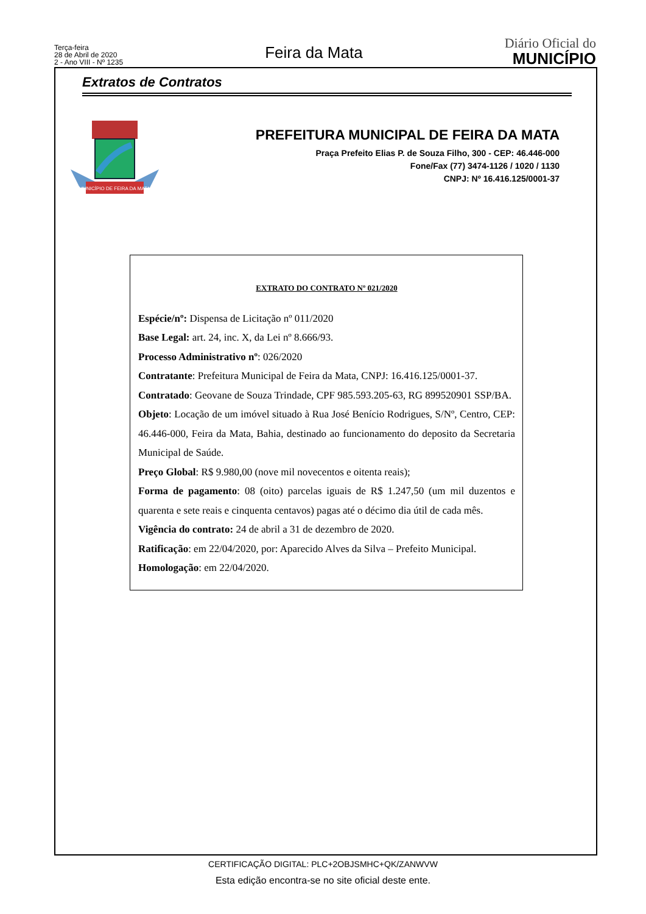Terça-feira
28 de Abril de 2020
2 - Ano VIII - Nº 1235
Feira da Mata
Diário Oficial do
MUNICÍPIO
Extratos de Contratos
MUNICÍPIO DE FEIRA DA MATA
PREFEITURA MUNICIPAL DE FEIRA DA MATA
Praça Prefeito Elias P. de Souza Filho, 300 - CEP: 46.446-000
Fone/Fax (77) 3474-1126 / 1020 / 1130
CNPJ: Nº 16.416.125/0001-37
EXTRATO DO CONTRATO Nº 021/2020
Espécie/nº: Dispensa de Licitação nº 011/2020
Base Legal: art. 24, inc. X, da Lei nº 8.666/93.
Processo Administrativo nº: 026/2020
Contratante: Prefeitura Municipal de Feira da Mata, CNPJ: 16.416.125/0001-37.
Contratado: Geovane de Souza Trindade, CPF 985.593.205-63, RG 899520901 SSP/BA.
Objeto: Locação de um imóvel situado à Rua José Benício Rodrigues, S/Nº, Centro, CEP: 46.446-000, Feira da Mata, Bahia, destinado ao funcionamento do deposito da Secretaria Municipal de Saúde.
Preço Global: R$ 9.980,00 (nove mil novecentos e oitenta reais);
Forma de pagamento: 08 (oito) parcelas iguais de R$ 1.247,50 (um mil duzentos e quarenta e sete reais e cinquenta centavos) pagas até o décimo dia útil de cada mês.
Vigência do contrato: 24 de abril a 31 de dezembro de 2020.
Ratificação: em 22/04/2020, por: Aparecido Alves da Silva – Prefeito Municipal.
Homologação: em 22/04/2020.
CERTIFICAÇÃO DIGITAL: PLC+2OBJSMHC+QK/ZANWVW
Esta edição encontra-se no site oficial deste ente.